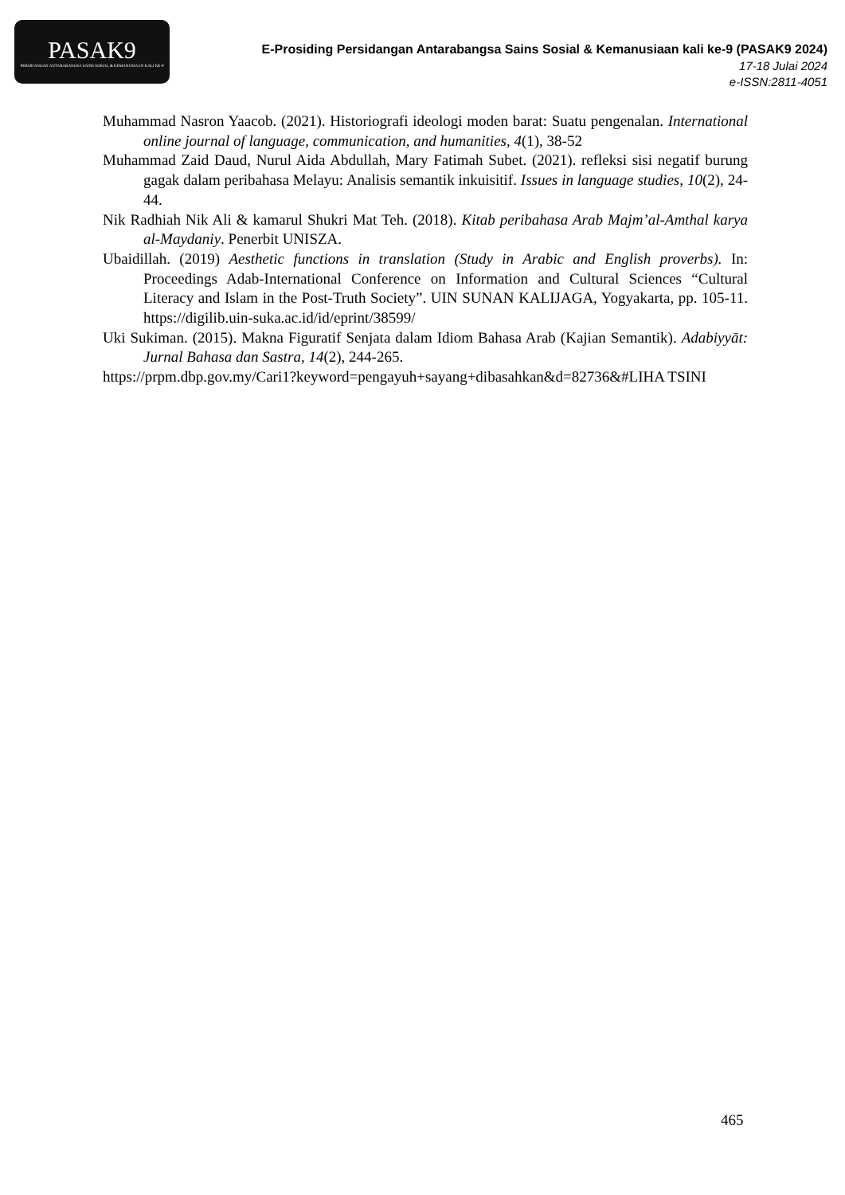PASAK9
PERSIDANGAN ANTARABANGSA SAINS SOSIAL & KEMANUSIAAN KALI KE-9
E-Prosiding Persidangan Antarabangsa Sains Sosial & Kemanusiaan kali ke-9 (PASAK9 2024)
17-18 Julai 2024
e-ISSN:2811-4051
Muhammad Nasron Yaacob. (2021). Historiografi ideologi moden barat: Suatu pengenalan. International online journal of language, communication, and humanities, 4(1), 38-52
Muhammad Zaid Daud, Nurul Aida Abdullah, Mary Fatimah Subet. (2021). refleksi sisi negatif burung gagak dalam peribahasa Melayu: Analisis semantik inkuisitif. Issues in language studies, 10(2), 24-44.
Nik Radhiah Nik Ali & kamarul Shukri Mat Teh. (2018). Kitab peribahasa Arab Majm’al-Amthal karya al-Maydaniy. Penerbit UNISZA.
Ubaidillah. (2019) Aesthetic functions in translation (Study in Arabic and English proverbs). In: Proceedings Adab-International Conference on Information and Cultural Sciences “Cultural Literacy and Islam in the Post-Truth Society”. UIN SUNAN KALIJAGA, Yogyakarta, pp. 105-11. https://digilib.uin-suka.ac.id/id/eprint/38599/
Uki Sukiman. (2015). Makna Figuratif Senjata dalam Idiom Bahasa Arab (Kajian Semantik). Adabiyyāt: Jurnal Bahasa dan Sastra, 14(2), 244-265.
https://prpm.dbp.gov.my/Cari1?keyword=pengayuh+sayang+dibasahkan&d=82736&#LIHA TSINI
465